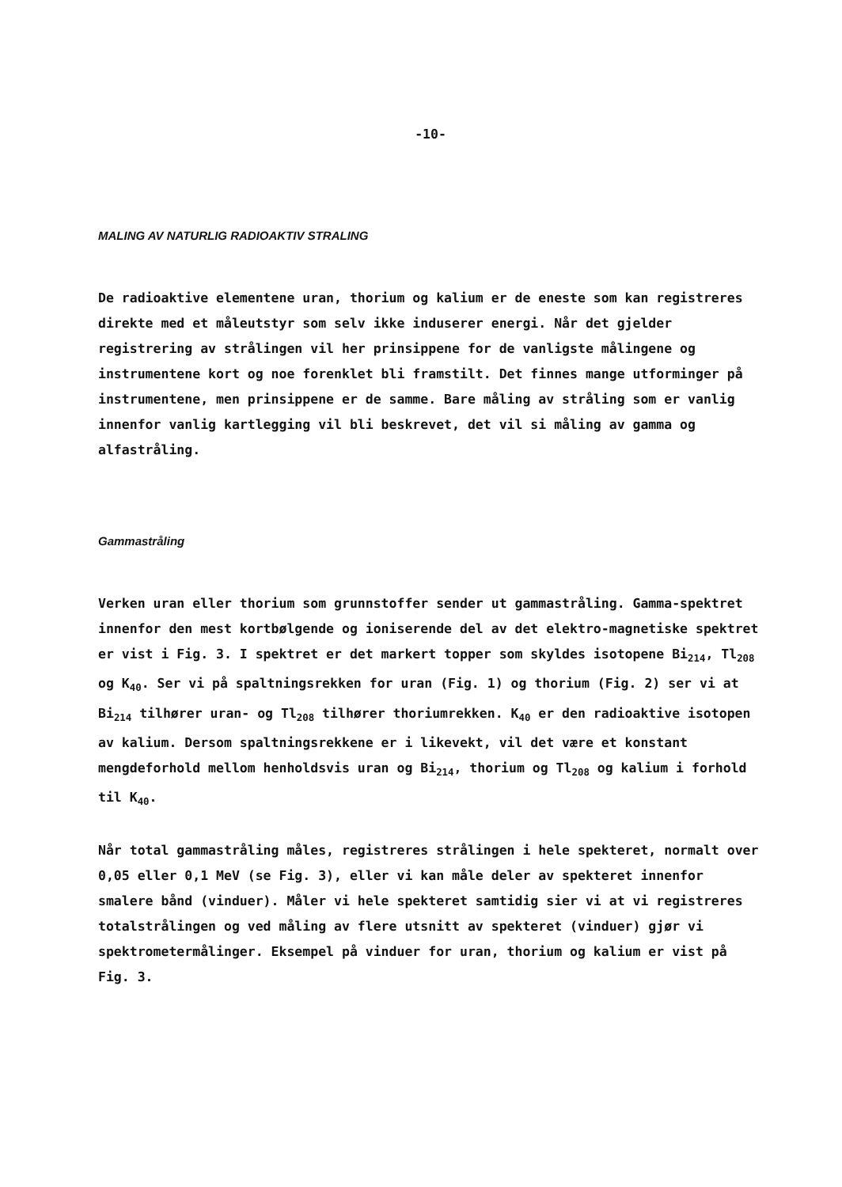-10-
MALING AV NATURLIG RADIOAKTIV STRALING
De radioaktive elementene uran, thorium og kalium er de eneste som kan registreres direkte med et måleutstyr som selv ikke induserer energi. Når det gjelder registrering av strålingen vil her prinsippene for de vanligste målingene og instrumentene kort og noe forenklet bli framstilt. Det finnes mange utforminger på instrumentene, men prinsippene er de samme. Bare måling av stråling som er vanlig innenfor vanlig kartlegging vil bli beskrevet, det vil si måling av gamma og alfastråling.
Gammastråling
Verken uran eller thorium som grunnstoffer sender ut gammastråling. Gamma-spektret innenfor den mest kortbølgende og ioniserende del av det elektro-magnetiske spektret er vist i Fig. 3. I spektret er det markert topper som skyldes isotopene Bi<sub>214</sub>, Tl<sub>208</sub> og K<sub>40</sub>. Ser vi på spaltningsrekken for uran (Fig. 1) og thorium (Fig. 2) ser vi at Bi<sub>214</sub> tilhører uran- og Tl<sub>208</sub> tilhører thoriumrekken. K<sub>40</sub> er den radioaktive isotopen av kalium. Dersom spaltningsrekkene er i likevekt, vil det være et konstant mengdeforhold mellom henholdsvis uran og Bi<sub>214</sub>, thorium og Tl<sub>208</sub> og kalium i forhold til K<sub>40</sub>.
Når total gammastråling måles, registreres strålingen i hele spekteret, normalt over 0,05 eller 0,1 MeV (se Fig. 3), eller vi kan måle deler av spekteret innenfor smalere bånd (vinduer). Måler vi hele spekteret samtidig sier vi at vi registreres totalstrålingen og ved måling av flere utsnitt av spekteret (vinduer) gjør vi spektrometermålinger. Eksempel på vinduer for uran, thorium og kalium er vist på Fig. 3.